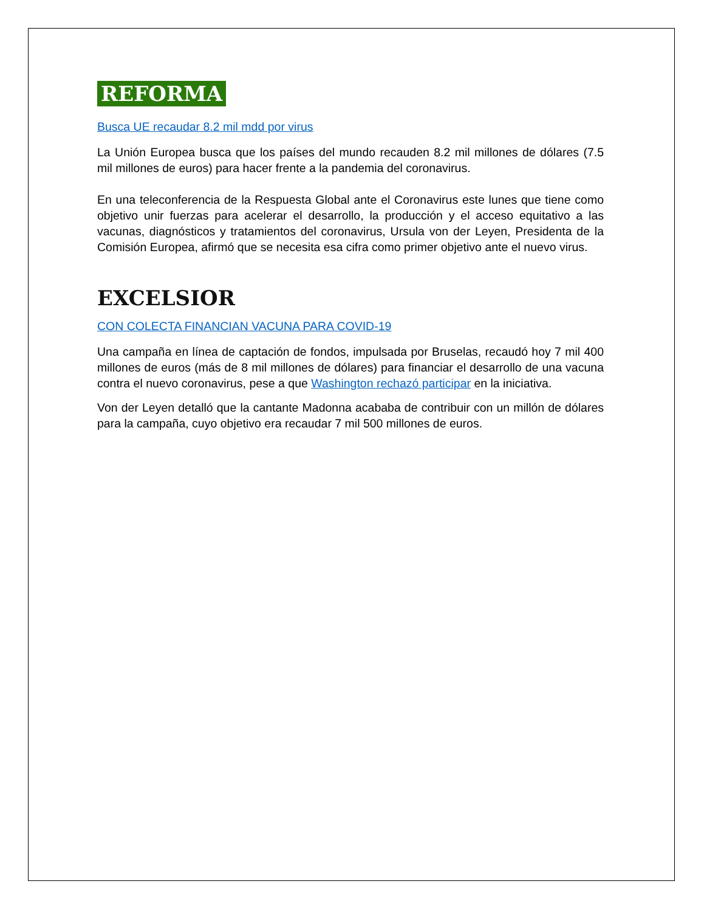REFORMA
Busca UE recaudar 8.2 mil mdd por virus
La Unión Europea busca que los países del mundo recauden 8.2 mil millones de dólares (7.5 mil millones de euros) para hacer frente a la pandemia del coronavirus.
En una teleconferencia de la Respuesta Global ante el Coronavirus este lunes que tiene como objetivo unir fuerzas para acelerar el desarrollo, la producción y el acceso equitativo a las vacunas, diagnósticos y tratamientos del coronavirus, Ursula von der Leyen, Presidenta de la Comisión Europea, afirmó que se necesita esa cifra como primer objetivo ante el nuevo virus.
EXCELSIOR
CON COLECTA FINANCIAN VACUNA PARA COVID-19
Una campaña en línea de captación de fondos, impulsada por Bruselas, recaudó hoy 7 mil 400 millones de euros (más de 8 mil millones de dólares) para financiar el desarrollo de una vacuna contra el nuevo coronavirus, pese a que Washington rechazó participar en la iniciativa.
Von der Leyen detalló que la cantante Madonna acababa de contribuir con un millón de dólares para la campaña, cuyo objetivo era recaudar 7 mil 500 millones de euros.